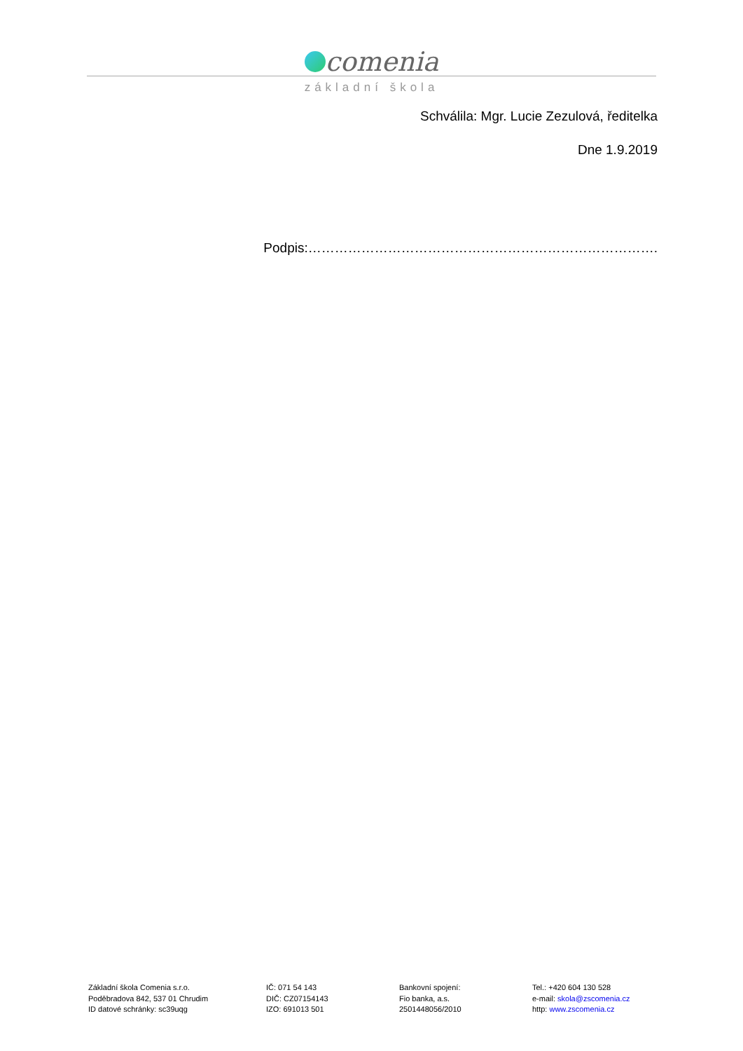comenia
základní škola
Schválila: Mgr. Lucie Zezulová, ředitelka
Dne 1.9.2019
Podpis:…………………………………………………………………….
Základní škola Comenia s.r.o.
Poděbradova 842, 537 01 Chrudim
ID datové schránky: sc39uqg
IČ: 071 54 143
DIČ: CZ07154143
IZO: 691013 501
Bankovní spojení:
Fio banka, a.s.
2501448056/2010
Tel.: +420 604 130 528
e-mail: skola@zscomenia.cz
http: www.zscomenia.cz